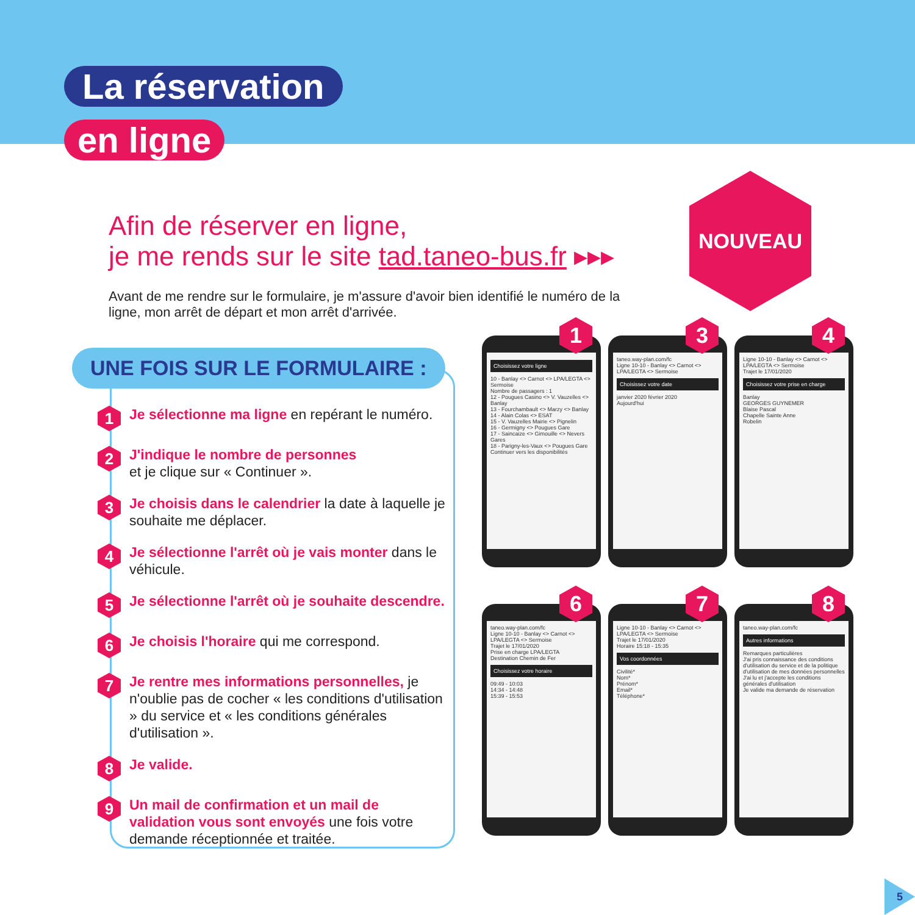La réservation
en ligne
Afin de réserver en ligne,
je me rends sur le site tad.taneo-bus.fr ▸▸▸
Avant de me rendre sur le formulaire, je m'assure d'avoir bien identifié le numéro de la ligne, mon arrêt de départ et mon arrêt d'arrivée.
NOUVEAU
UNE FOIS SUR LE FORMULAIRE :
1
Je sélectionne ma ligne en repérant le numéro.
2
J'indique le nombre de personnes
et je clique sur « Continuer ».
3
Je choisis dans le calendrier la date à laquelle je souhaite me déplacer.
4
Je sélectionne l'arrêt où je vais monter dans le véhicule.
5
Je sélectionne l'arrêt où je souhaite descendre.
6
Je choisis l'horaire qui me correspond.
7
Je rentre mes informations personnelles, je n'oublie pas de cocher « les conditions d'utilisation » du service et « les conditions générales d'utilisation ».
8
Je valide.
9
Un mail de confirmation et un mail de validation vous sont envoyés une fois votre demande réceptionnée et traitée.
1
Choisissez votre ligne
10 - Banlay <> Carnot <> LPA/LEGTA <> Sermoise
Nombre de passagers : 1
12 - Pougues Casino <> V. Vauzelles <> Banlay
13 - Fourchambault <> Marzy <> Banlay
14 - Alain Colas <> ESAT
15 - V. Vauzelles Mairie <> Pignelin
16 - Germigny <> Pougues Gare
17 - Saincaize <> Gimouille <> Nevers Gares
18 - Parigny-les-Vaux <> Pougues Gare
Continuer vers les disponibilités
3
taneo.way-plan.com/fc
Ligne 10-10 - Banlay <> Carnot <> LPA/LEGTA <> Sermoise
Choisissez votre date
janvier 2020 février 2020
Aujourd'hui
4
Ligne 10-10 - Banlay <> Carnot <> LPA/LEGTA <> Sermoise
Trajet le 17/01/2020
Choisissez votre prise en charge
Banlay
GEORGES GUYNEMER
Blaise Pascal
Chapelle Sainte Anne
Robelin
6
taneo.way-plan.com/fc
Ligne 10-10 - Banlay <> Carnot <> LPA/LEGTA <> Sermoise
Trajet le 17/01/2020
Prise en charge LPA/LEGTA
Destination Chemin de Fer
Choisissez votre horaire
09:49 - 10:03
14:34 - 14:48
15:39 - 15:53
7
Ligne 10-10 - Banlay <> Carnot <> LPA/LEGTA <> Sermoise
Trajet le 17/01/2020
Horaire 15:18 - 15:35
Vos coordonnées
Civilité*
Nom*
Prénom*
Email*
Téléphone*
8
taneo.way-plan.com/fc
Autres informations
Remarques particulières
J'ai pris connaissance des conditions d'utilisation du service et de la politique d'utilisation de mes données personnelles
J'ai lu et j'accepte les conditions générales d'utilisation
Je valide ma demande de réservation
5